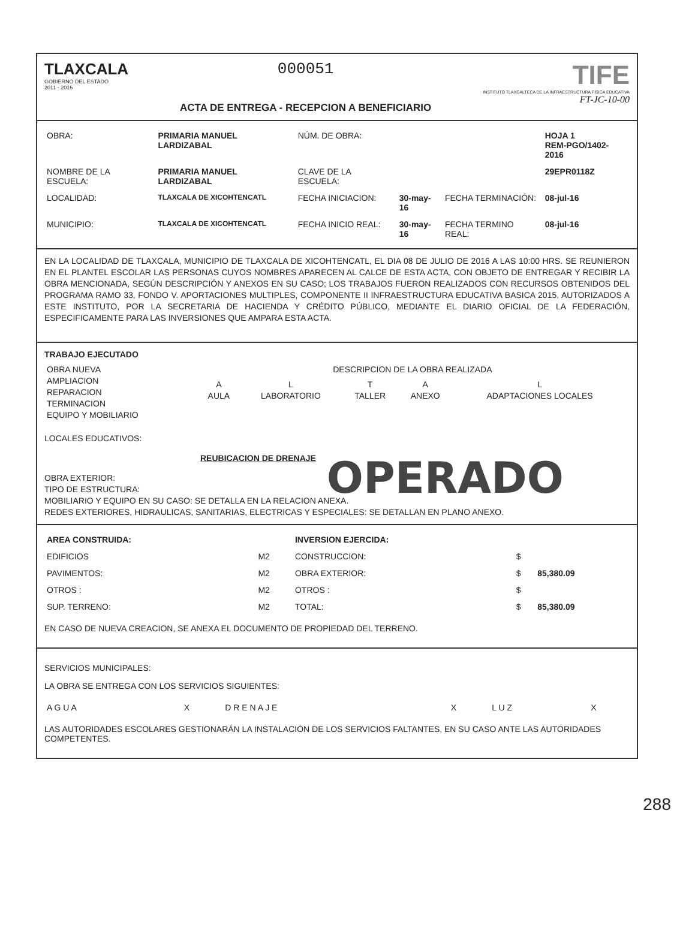TLAXCALA
GOBIERNO DEL ESTADO
2011 - 2016
000051
ACTA DE ENTREGA - RECEPCION A BENEFICIARIO
TIFE
INSTITUTO TLAXCALTECA DE LA INFRAESTRUCTURA FÍSICA EDUCATIVA
FT-JC-10-00
| OBRA: | PRIMARIA MANUEL LARDIZABAL | NÚM. DE OBRA: | | | HOJA 1 REM-PGO/1402-2016 |
| NOMBRE DE LA ESCUELA: | PRIMARIA MANUEL LARDIZABAL | CLAVE DE LA ESCUELA: | | | 29EPR0118Z |
| LOCALIDAD: | TLAXCALA DE XICOHTENCATL | FECHA INICIACION: | 30-may-16 | FECHA TERMINACIÓN: | 08-jul-16 |
| MUNICIPIO: | TLAXCALA DE XICOHTENCATL | FECHA INICIO REAL: | 30-may-16 | FECHA TERMINO REAL: | 08-jul-16 |
EN LA LOCALIDAD DE TLAXCALA, MUNICIPIO DE TLAXCALA DE XICOHTENCATL, EL DIA 08 DE JULIO DE 2016 A LAS 10:00 HRS. SE REUNIERON EN EL PLANTEL ESCOLAR LAS PERSONAS CUYOS NOMBRES APARECEN AL CALCE DE ESTA ACTA, CON OBJETO DE ENTREGAR Y RECIBIR LA OBRA MENCIONADA, SEGÚN DESCRIPCIÓN Y ANEXOS EN SU CASO; LOS TRABAJOS FUERON REALIZADOS CON RECURSOS OBTENIDOS DEL PROGRAMA RAMO 33, FONDO V. APORTACIONES MULTIPLES, COMPONENTE II INFRAESTRUCTURA EDUCATIVA BASICA 2015, AUTORIZADOS A ESTE INSTITUTO, POR LA SECRETARIA DE HACIENDA Y CRÉDITO PÚBLICO, MEDIANTE EL DIARIO OFICIAL DE LA FEDERACIÓN, ESPECIFICAMENTE PARA LAS INVERSIONES QUE AMPARA ESTA ACTA.
TRABAJO EJECUTADO
| OBRA NUEVA AMPLIACION REPARACION TERMINACION EQUIPO Y MOBILIARIO | DESCRIPCION DE LA OBRA REALIZADA / A AULA / L LABORATORIO / T TALLER / A ANEXO / L ADAPTACIONES LOCALES / |
LOCALES EDUCATIVOS:
REUBICACION DE DRENAJE
OBRA EXTERIOR:
TIPO DE ESTRUCTURA:
OPERADO
MOBILIARIO Y EQUIPO EN SU CASO: SE DETALLA EN LA RELACION ANEXA.
REDES EXTERIORES, HIDRAULICAS, SANITARIAS, ELECTRICAS Y ESPECIALES: SE DETALLAN EN PLANO ANEXO.
| AREA CONSTRUIDA: | | | INVERSION EJERCIDA: | | |
| EDIFICIOS | | M2 | CONSTRUCCION: | $ | |
| PAVIMENTOS: | | M2 | OBRA EXTERIOR: | $ | 85,380.09 |
| OTROS : | | M2 | OTROS : | $ | |
| SUP. TERRENO: | | M2 | TOTAL: | $ | 85,380.09 |
EN CASO DE NUEVA CREACION, SE ANEXA EL DOCUMENTO DE PROPIEDAD DEL TERRENO.
SERVICIOS MUNICIPALES:
LA OBRA SE ENTREGA CON LOS SERVICIOS SIGUIENTES:
| A G U A | X | D R E N A J E | X | L U Z | X |
LAS AUTORIDADES ESCOLARES GESTIONARÁN LA INSTALACIÓN DE LOS SERVICIOS FALTANTES, EN SU CASO ANTE LAS AUTORIDADES COMPETENTES.
288